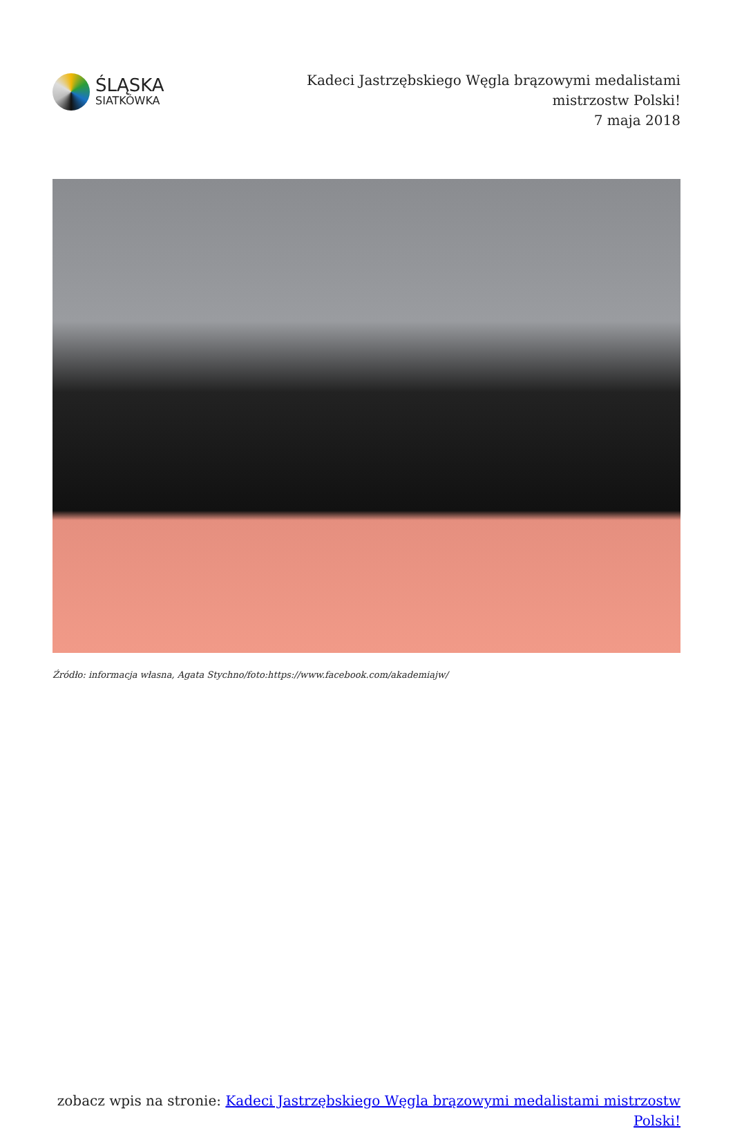ŚLĄSKA
SIATKÓWKA
Kadeci Jastrzębskiego Węgla brązowymi medalistami mistrzostw Polski!
7 maja 2018
Źródło: informacja własna, Agata Stychno/foto:https://www.facebook.com/akademiajw/
zobacz wpis na stronie: Kadeci Jastrzębskiego Węgla brązowymi medalistami mistrzostw Polski!